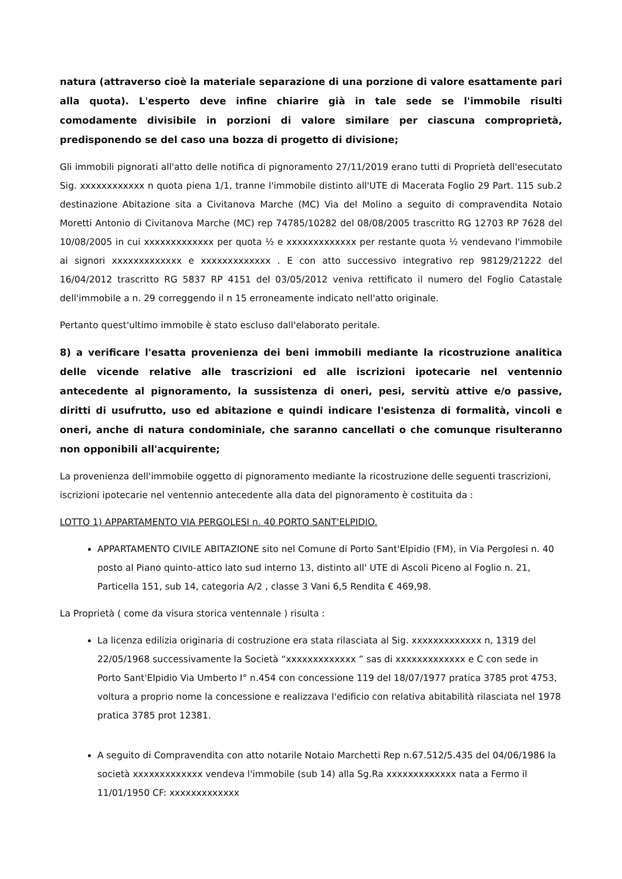natura (attraverso cioè la materiale separazione di una porzione di valore esattamente pari alla quota). L'esperto deve infine chiarire già in tale sede se l'immobile risulti comodamente divisibile in porzioni di valore similare per ciascuna comproprietà, predisponendo se del caso una bozza di progetto di divisione;
Gli immobili pignorati all'atto delle notifica di pignoramento 27/11/2019 erano tutti di Proprietà dell'esecutato Sig. xxxxxxxxxxxx n quota piena 1/1, tranne l'immobile distinto all'UTE di Macerata Foglio 29 Part. 115 sub.2 destinazione Abitazione sita a Civitanova Marche (MC) Via del Molino a seguito di compravendita Notaio Moretti Antonio di Civitanova Marche (MC) rep 74785/10282 del 08/08/2005 trascritto RG 12703 RP 7628 del 10/08/2005 in cui xxxxxxxxxxxxx per quota ½ e xxxxxxxxxxxxx per restante quota ½ vendevano l'immobile ai signori xxxxxxxxxxxxx e xxxxxxxxxxxxx . E con atto successivo integrativo rep 98129/21222 del 16/04/2012 trascritto RG 5837 RP 4151 del 03/05/2012 veniva rettificato il numero del Foglio Catastale dell'immobile a n. 29 correggendo il n 15 erroneamente indicato nell'atto originale.
Pertanto quest'ultimo immobile è stato escluso dall'elaborato peritale.
8) a verificare l'esatta provenienza dei beni immobili mediante la ricostruzione analitica delle vicende relative alle trascrizioni ed alle iscrizioni ipotecarie nel ventennio antecedente al pignoramento, la sussistenza di oneri, pesi, servitù attive e/o passive, diritti di usufrutto, uso ed abitazione e quindi indicare l'esistenza di formalità, vincoli e oneri, anche di natura condominiale, che saranno cancellati o che comunque risulteranno non opponibili all'acquirente;
La provenienza dell'immobile oggetto di pignoramento mediante la ricostruzione delle seguenti trascrizioni, iscrizioni ipotecarie nel ventennio antecedente alla data del pignoramento è costituita da :
LOTTO 1) APPARTAMENTO VIA PERGOLESI n. 40 PORTO SANT'ELPIDIO.
APPARTAMENTO CIVILE ABITAZIONE sito nel Comune di Porto Sant'Elpidio (FM), in Via Pergolesi n. 40 posto al Piano quinto-attico lato sud interno 13, distinto all' UTE di Ascoli Piceno al Foglio n. 21, Particella 151, sub 14, categoria A/2 , classe 3 Vani 6,5 Rendita € 469,98.
La Proprietà ( come da visura storica ventennale ) risulta :
La licenza edilizia originaria di costruzione era stata rilasciata al Sig. xxxxxxxxxxxxx n, 1319 del 22/05/1968 successivamente la Società “xxxxxxxxxxxxx ” sas di xxxxxxxxxxxxx e C con sede in Porto Sant'Elpidio Via Umberto I° n.454 con concessione 119 del 18/07/1977 pratica 3785 prot 4753, voltura a proprio nome la concessione e realizzava l'edificio con relativa abitabilità rilasciata nel 1978 pratica 3785 prot 12381.
A seguito di Compravendita con atto notarile Notaio Marchetti Rep n.67.512/5.435 del 04/06/1986 la società xxxxxxxxxxxxx vendeva l'immobile (sub 14) alla Sg.Ra xxxxxxxxxxxxx nata a Fermo il 11/01/1950 CF: xxxxxxxxxxxxx